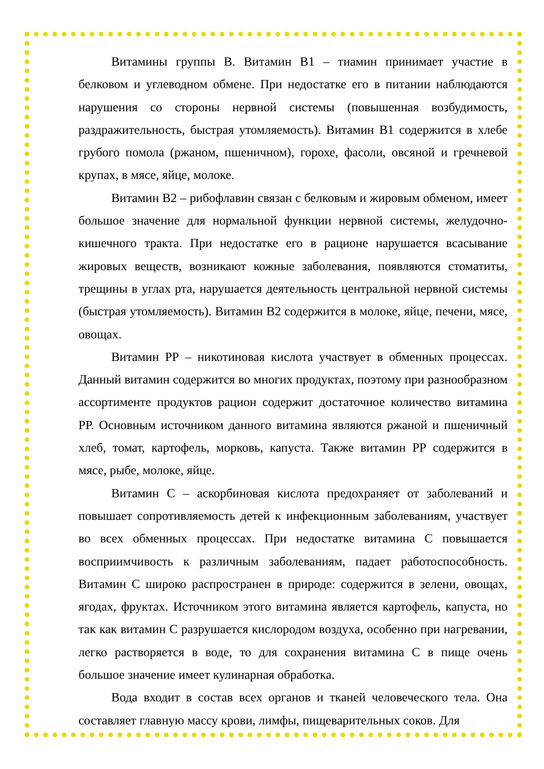Витамины группы В. Витамин В1 – тиамин принимает участие в белковом и углеводном обмене. При недостатке его в питании наблюдаются нарушения со стороны нервной системы (повышенная возбудимость, раздражительность, быстрая утомляемость). Витамин В1 содержится в хлебе грубого помола (ржаном, пшеничном), горохе, фасоли, овсяной и гречневой крупах, в мясе, яйце, молоке.
Витамин В2 – рибофлавин связан с белковым и жировым обменом, имеет большое значение для нормальной функции нервной системы, желудочно-кишечного тракта. При недостатке его в рационе нарушается всасывание жировых веществ, возникают кожные заболевания, появляются стоматиты, трещины в углах рта, нарушается деятельность центральной нервной системы (быстрая утомляемость). Витамин В2 содержится в молоке, яйце, печени, мясе, овощах.
Витамин РР – никотиновая кислота участвует в обменных процессах. Данный витамин содержится во многих продуктах, поэтому при разнообразном ассортименте продуктов рацион содержит достаточное количество витамина РР. Основным источником данного витамина являются ржаной и пшеничный хлеб, томат, картофель, морковь, капуста. Также витамин РР содержится в мясе, рыбе, молоке, яйце.
Витамин С – аскорбиновая кислота предохраняет от заболеваний и повышает сопротивляемость детей к инфекционным заболеваниям, участвует во всех обменных процессах. При недостатке витамина С повышается восприимчивость к различным заболеваниям, падает работоспособность. Витамин С широко распространен в природе: содержится в зелени, овощах, ягодах, фруктах. Источником этого витамина является картофель, капуста, но так как витамин С разрушается кислородом воздуха, особенно при нагревании, легко растворяется в воде, то для сохранения витамина С в пище очень большое значение имеет кулинарная обработка.
Вода входит в состав всех органов и тканей человеческого тела. Она составляет главную массу крови, лимфы, пищеварительных соков. Для